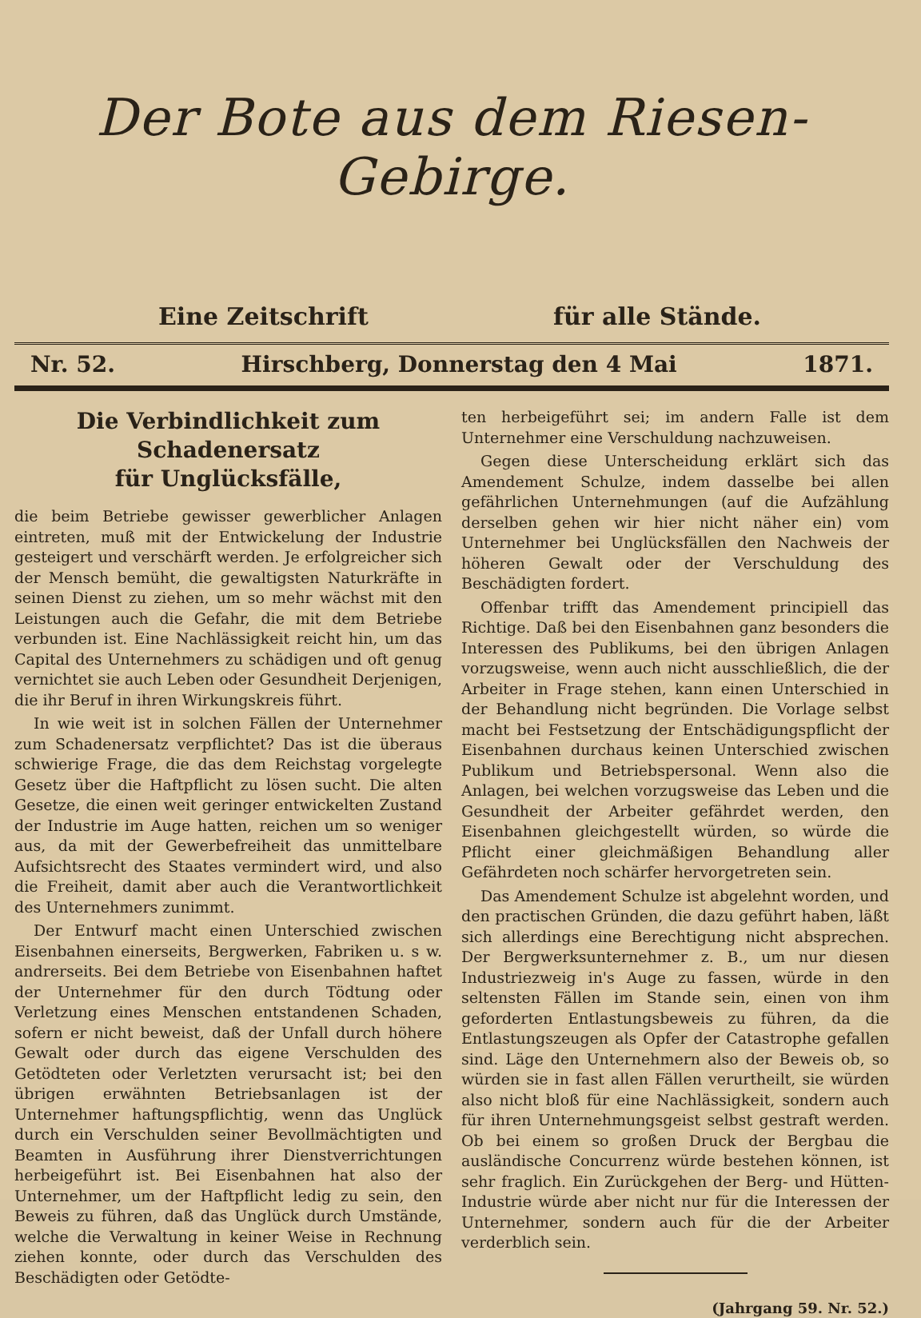Der Bote aus dem Riesen-Gebirge.
Eine Zeitschrift für alle Stände.
Nr. 52. Hirschberg, Donnerstag den 4 Mai 1871.
Die Verbindlichkeit zum Schadenersatz
für Unglücksfälle,
die beim Betriebe gewisser gewerblicher Anlagen eintreten, muß mit der Entwickelung der Industrie gesteigert und verschärft werden. Je erfolgreicher sich der Mensch bemüht, die gewaltigsten Naturkräfte in seinen Dienst zu ziehen, um so mehr wächst mit den Leistungen auch die Gefahr, die mit dem Betriebe verbunden ist. Eine Nachlässigkeit reicht hin, um das Capital des Unternehmers zu schädigen und oft genug vernichtet sie auch Leben oder Gesundheit Derjenigen, die ihr Beruf in ihren Wirkungskreis führt.
In wie weit ist in solchen Fällen der Unternehmer zum Schadenersatz verpflichtet? Das ist die überaus schwierige Frage, die das dem Reichstag vorgelegte Gesetz über die Haftpflicht zu lösen sucht. Die alten Gesetze, die einen weit geringer entwickelten Zustand der Industrie im Auge hatten, reichen um so weniger aus, da mit der Gewerbefreiheit das unmittelbare Aufsichtsrecht des Staates vermindert wird, und also die Freiheit, damit aber auch die Verantwortlichkeit des Unternehmers zunimmt.
Der Entwurf macht einen Unterschied zwischen Eisenbahnen einerseits, Bergwerken, Fabriken u. s w. andrerseits. Bei dem Betriebe von Eisenbahnen haftet der Unternehmer für den durch Tödtung oder Verletzung eines Menschen entstandenen Schaden, sofern er nicht beweist, daß der Unfall durch höhere Gewalt oder durch das eigene Verschulden des Getödteten oder Verletzten verursacht ist; bei den übrigen erwähnten Betriebsanlagen ist der Unternehmer haftungspflichtig, wenn das Unglück durch ein Verschulden seiner Bevollmächtigten und Beamten in Ausführung ihrer Dienstverrichtungen herbeigeführt ist. Bei Eisenbahnen hat also der Unternehmer, um der Haftpflicht ledig zu sein, den Beweis zu führen, daß das Unglück durch Umstände, welche die Verwaltung in keiner Weise in Rechnung ziehen konnte, oder durch das Verschulden des Beschädigten oder Getödte-
ten herbeigeführt sei; im andern Falle ist dem Unternehmer eine Verschuldung nachzuweisen.
Gegen diese Unterscheidung erklärt sich das Amendement Schulze, indem dasselbe bei allen gefährlichen Unternehmungen (auf die Aufzählung derselben gehen wir hier nicht näher ein) vom Unternehmer bei Unglücksfällen den Nachweis der höheren Gewalt oder der Verschuldung des Beschädigten fordert.
Offenbar trifft das Amendement principiell das Richtige. Daß bei den Eisenbahnen ganz besonders die Interessen des Publikums, bei den übrigen Anlagen vorzugsweise, wenn auch nicht ausschließlich, die der Arbeiter in Frage stehen, kann einen Unterschied in der Behandlung nicht begründen. Die Vorlage selbst macht bei Festsetzung der Entschädigungspflicht der Eisenbahnen durchaus keinen Unterschied zwischen Publikum und Betriebspersonal. Wenn also die Anlagen, bei welchen vorzugsweise das Leben und die Gesundheit der Arbeiter gefährdet werden, den Eisenbahnen gleichgestellt würden, so würde die Pflicht einer gleichmäßigen Behandlung aller Gefährdeten noch schärfer hervorgetreten sein.
Das Amendement Schulze ist abgelehnt worden, und den practischen Gründen, die dazu geführt haben, läßt sich allerdings eine Berechtigung nicht absprechen. Der Bergwerksunternehmer z. B., um nur diesen Industriezweig in's Auge zu fassen, würde in den seltensten Fällen im Stande sein, einen von ihm geforderten Entlastungsbeweis zu führen, da die Entlastungszeugen als Opfer der Catastrophe gefallen sind. Läge den Unternehmern also der Beweis ob, so würden sie in fast allen Fällen verurtheilt, sie würden also nicht bloß für eine Nachlässigkeit, sondern auch für ihren Unternehmungsgeist selbst gestraft werden. Ob bei einem so großen Druck der Bergbau die ausländische Concurrenz würde bestehen können, ist sehr fraglich. Ein Zurückgehen der Berg- und Hütten-Industrie würde aber nicht nur für die Interessen der Unternehmer, sondern auch für die der Arbeiter verderblich sein.
(Jahrgang 59. Nr. 52.)